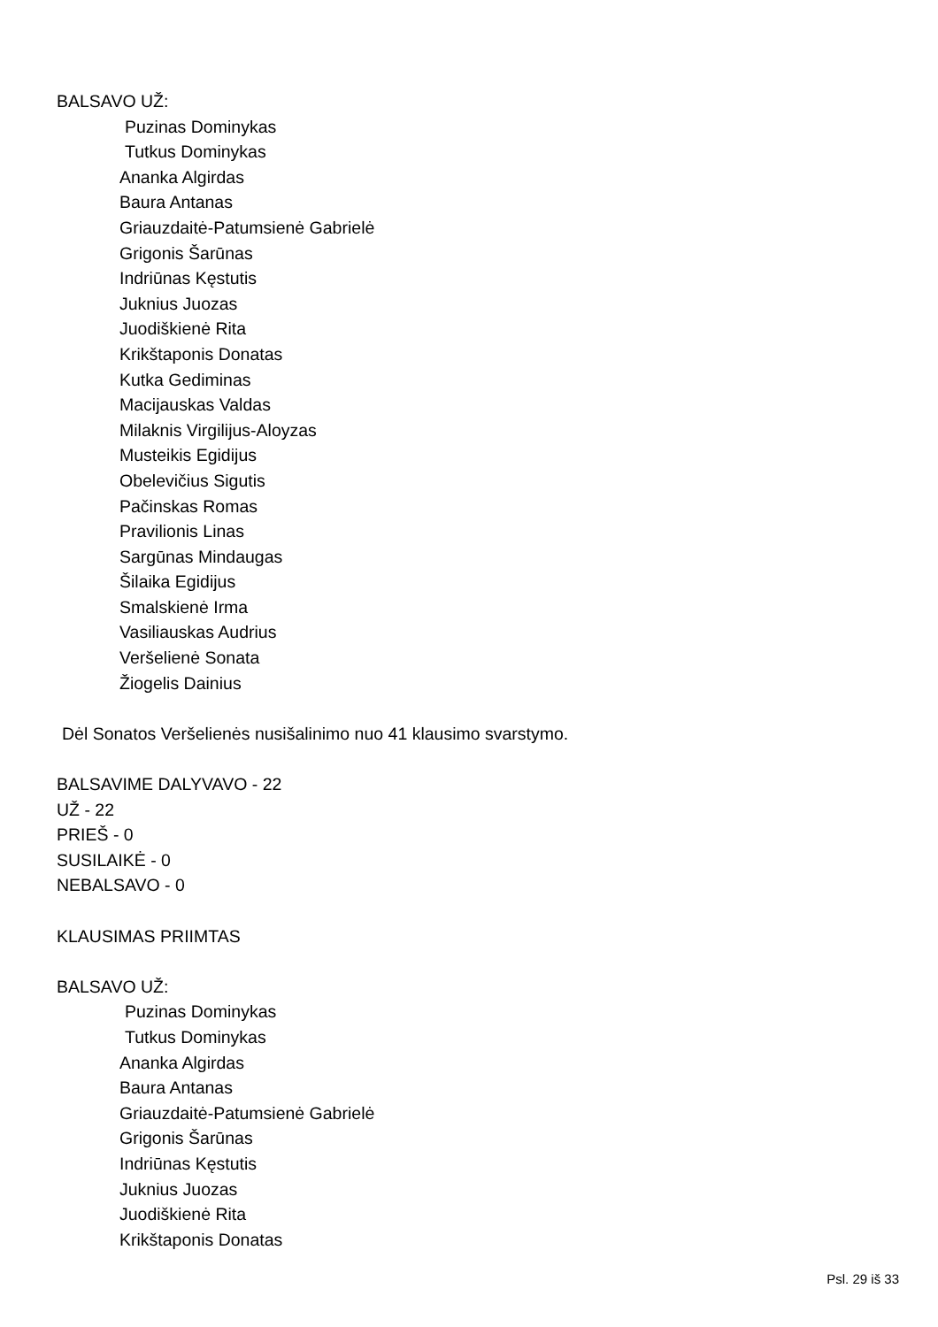BALSAVO UŽ:
Puzinas Dominykas
Tutkus Dominykas
Ananka Algirdas
Baura Antanas
Griauzdaitė-Patumsienė Gabrielė
Grigonis Šarūnas
Indriūnas Kęstutis
Juknius Juozas
Juodiškienė Rita
Krikštaponis Donatas
Kutka Gediminas
Macijauskas Valdas
Milaknis Virgilijus-Aloyzas
Musteikis Egidijus
Obelevičius Sigutis
Pačinskas Romas
Pravilionis Linas
Sargūnas Mindaugas
Šilaika Egidijus
Smalskienė Irma
Vasiliauskas Audrius
Veršelienė Sonata
Žiogelis Dainius
Dėl Sonatos Veršelienės nusišalinimo nuo 41 klausimo svarstymo.
BALSAVIME DALYVAVO - 22
UŽ - 22
PRIEŠ - 0
SUSILAIKĖ - 0
NEBALSAVO - 0
KLAUSIMAS PRIIMTAS
BALSAVO UŽ:
Puzinas Dominykas
Tutkus Dominykas
Ananka Algirdas
Baura Antanas
Griauzdaitė-Patumsienė Gabrielė
Grigonis Šarūnas
Indriūnas Kęstutis
Juknius Juozas
Juodiškienė Rita
Krikštaponis Donatas
Psl. 29 iš 33